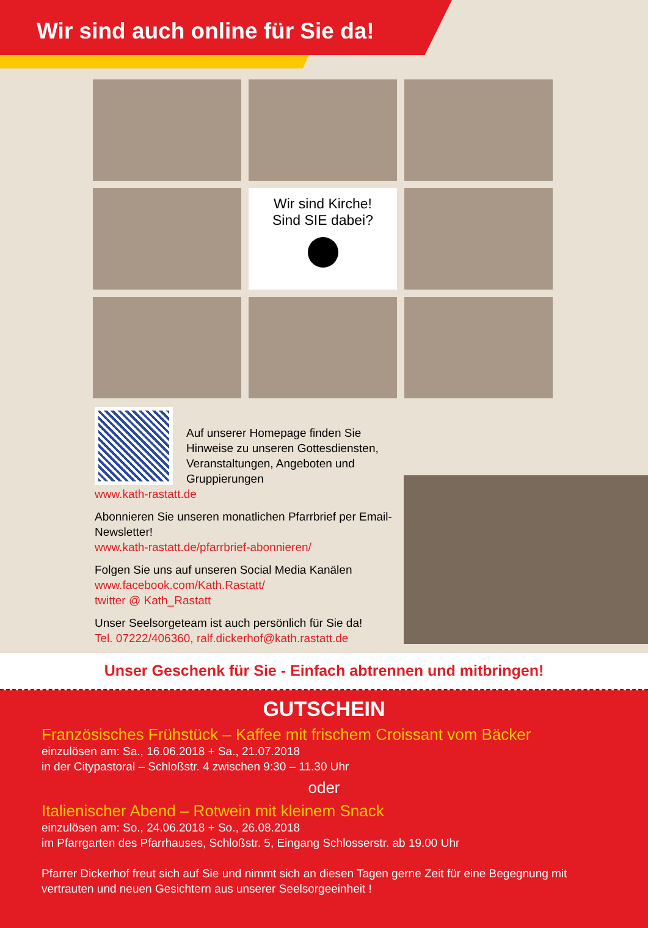Wir sind auch online für Sie da!
Wir sind Kirche!
Sind SIE dabei?
Auf unserer Homepage finden Sie Hinweise zu unseren Gottesdiensten, Veranstaltungen, Angeboten und Gruppierungen
www.kath-rastatt.de
Abonnieren Sie unseren monatlichen Pfarrbrief per Email-Newsletter!
www.kath-rastatt.de/pfarrbrief-abonnieren/
Folgen Sie uns auf unseren Social Media Kanälen
www.facebook.com/Kath.Rastatt/
twitter @ Kath_Rastatt
Unser Seelsorgeteam ist auch persönlich für Sie da!
Tel. 07222/406360, ralf.dickerhof@kath.rastatt.de
Unser Geschenk für Sie - Einfach abtrennen und mitbringen!
GUTSCHEIN
Französisches Frühstück – Kaffee mit frischem Croissant vom Bäcker
einzulösen am: Sa., 16.06.2018 + Sa., 21.07.2018
in der Citypastoral – Schloßstr. 4 zwischen 9:30 – 11.30 Uhr
oder
Italienischer Abend – Rotwein mit kleinem Snack
einzulösen am: So., 24.06.2018 + So., 26.08.2018
im Pfarrgarten des Pfarrhauses, Schloßstr. 5, Eingang Schlosserstr. ab 19.00 Uhr
Pfarrer Dickerhof freut sich auf Sie und nimmt sich an diesen Tagen gerne Zeit für eine Begegnung mit vertrauten und neuen Gesichtern aus unserer Seelsorgeeinheit !